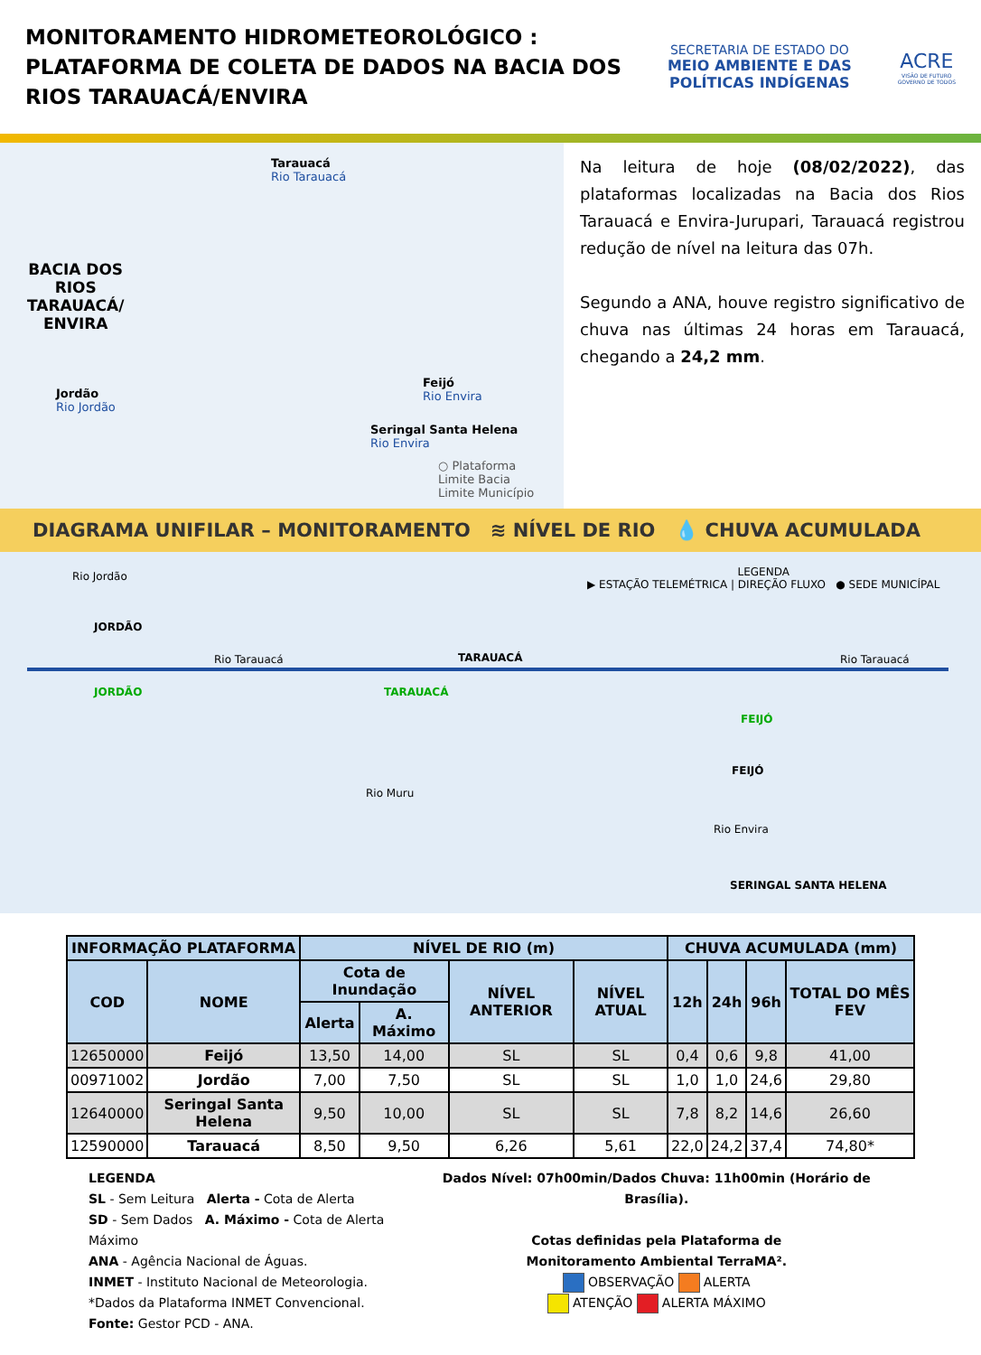MONITORAMENTO HIDROMETEOROLÓGICO :
PLATAFORMA DE COLETA DE DADOS NA BACIA DOS
RIOS TARAUACÁ/ENVIRA
SECRETARIA DE ESTADO DO
MEIO AMBIENTE E DAS
POLÍTICAS INDÍGENAS
ACRE
VISÃO DE FUTURO
GOVERNO DE TODOS
Tarauacá
Rio Tarauacá
BACIA DOS
RIOS
TARAUACÁ/
ENVIRA
Jordão
Rio Jordão
Feijó
Rio Envira
Seringal Santa Helena
Rio Envira
○ Plataforma
Limite Bacia
Limite Município
Na leitura de hoje (08/02/2022), das plataformas localizadas na Bacia dos Rios Tarauacá e Envira-Jurupari, Tarauacá registrou redução de nível na leitura das 07h.
Segundo a ANA, houve registro significativo de chuva nas últimas 24 horas em Tarauacá, chegando a 24,2 mm.
DIAGRAMA UNIFILAR – MONITORAMENTO ≋ NÍVEL DE RIO 💧 CHUVA ACUMULADA
LEGENDA
▶ ESTAÇÃO TELEMÉTRICA | DIREÇÃO FLUXO ● SEDE MUNICÍPAL
Rio Jordão
JORDÃO
JORDÃO
Rio Tarauacá
Rio Muru
TARAUACÁ
TARAUACÁ Rio Tarauacá
FEIJÓ
FEIJÓ
Rio Envira
SERINGAL SANTA HELENA
| INFORMAÇÃO PLATAFORMA | | NÍVEL DE RIO (m) | | | | CHUVA ACUMULADA (mm) | | | |
| --- | --- | --- | --- | --- | --- | --- | --- | --- | --- |
| COD | NOME | Cota de Inundação | | NÍVEL ANTERIOR | NÍVEL ATUAL | 12h | 24h | 96h | TOTAL DO MÊS FEV |
| | | Alerta | A. Máximo | | | | | | |
| 12650000 | Feijó | 13,50 | 14,00 | SL | SL | 0,4 | 0,6 | 9,8 | 41,00 |
| 00971002 | Jordão | 7,00 | 7,50 | SL | SL | 1,0 | 1,0 | 24,6 | 29,80 |
| 12640000 | Seringal Santa Helena | 9,50 | 10,00 | SL | SL | 7,8 | 8,2 | 14,6 | 26,60 |
| 12590000 | Tarauacá | 8,50 | 9,50 | 6,26 | 5,61 | 22,0 | 24,2 | 37,4 | 74,80* |
LEGENDA
SL - Sem Leitura Alerta - Cota de Alerta
SD - Sem Dados A. Máximo - Cota de Alerta Máximo
ANA - Agência Nacional de Águas.
INMET - Instituto Nacional de Meteorologia.
*Dados da Plataforma INMET Convencional.
Fonte: Gestor PCD - ANA.
Dados Nível: 07h00min/Dados Chuva: 11h00min (Horário de Brasília).
Cotas definidas pela Plataforma de
Monitoramento Ambiental TerraMA².
OBSERVAÇÃO ALERTA
ATENÇÃO ALERTA MÁXIMO